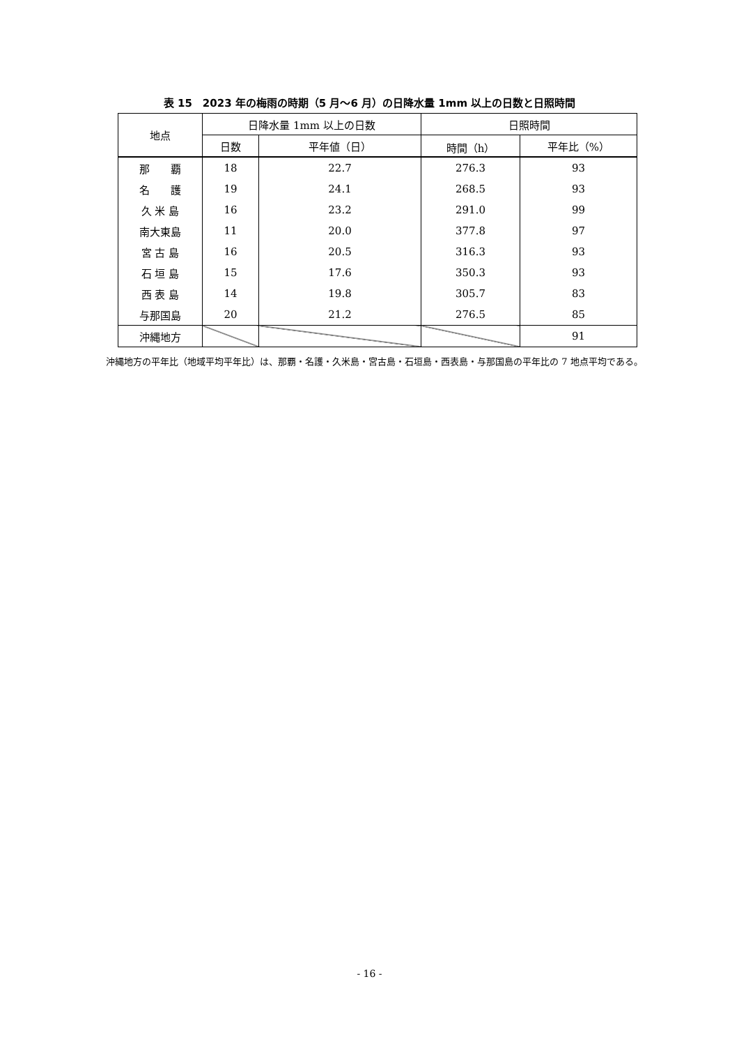表 15　2023 年の梅雨の時期（5 月～6 月）の日降水量 1mm 以上の日数と日照時間
| 地点 | 日降水量 1mm 以上の日数 | | 日照時間 | |
| --- | --- | --- | --- | --- |
| | 日数 | 平年値（日） | 時間（h） | 平年比（%） |
| 那 覇 | 18 | 22.7 | 276.3 | 93 |
| 名 護 | 19 | 24.1 | 268.5 | 93 |
| 久 米 島 | 16 | 23.2 | 291.0 | 99 |
| 南大東島 | 11 | 20.0 | 377.8 | 97 |
| 宮 古 島 | 16 | 20.5 | 316.3 | 93 |
| 石 垣 島 | 15 | 17.6 | 350.3 | 93 |
| 西 表 島 | 14 | 19.8 | 305.7 | 83 |
| 与那国島 | 20 | 21.2 | 276.5 | 85 |
| 沖縄地方 | | | | 91 |
沖縄地方の平年比（地域平均平年比）は、那覇・名護・久米島・宮古島・石垣島・西表島・与那国島の平年比の 7 地点平均である。
- 16 -